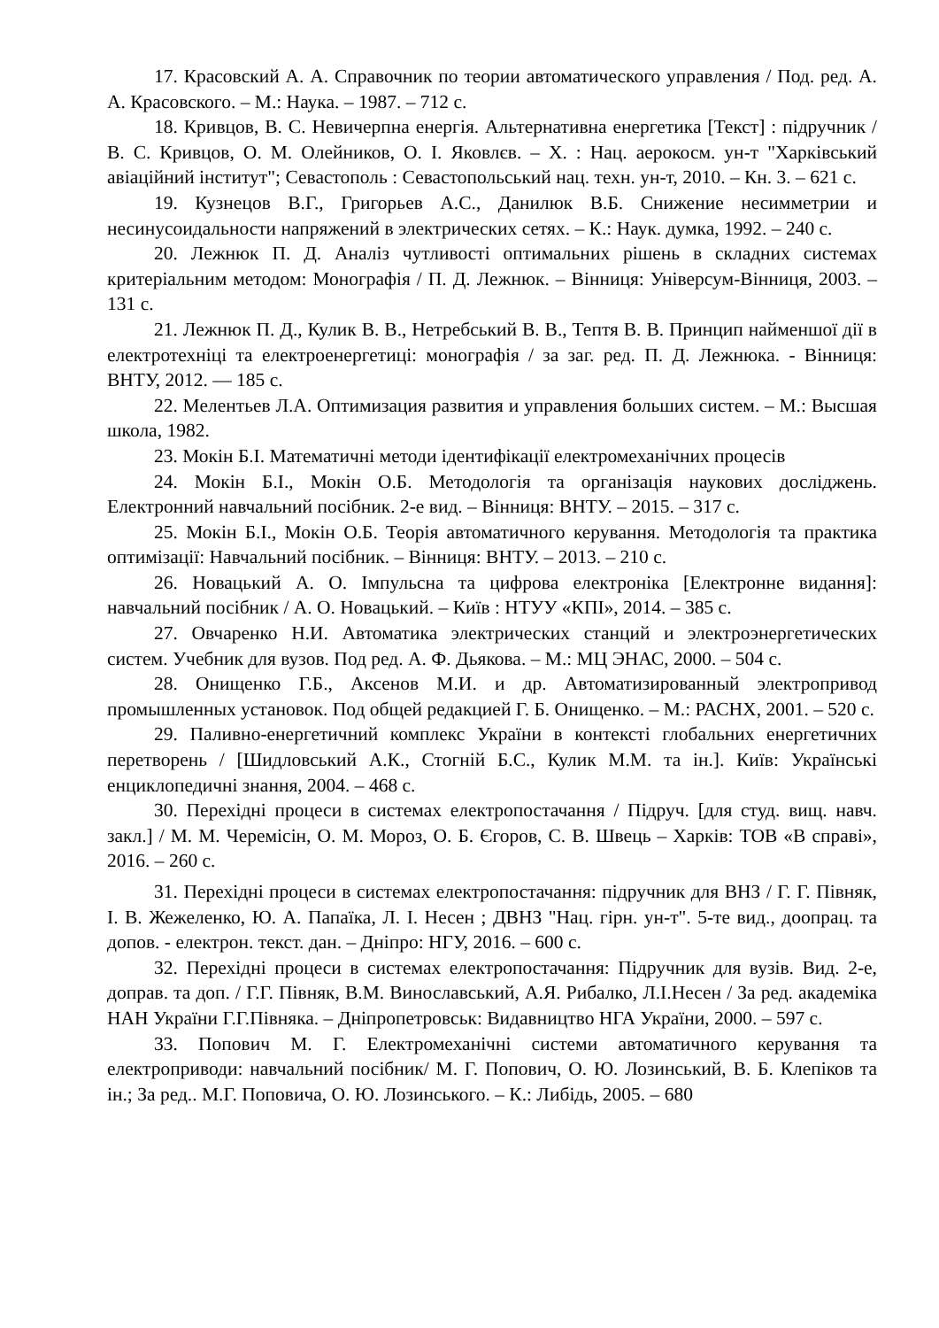17. Красовский А. А. Справочник по теории автоматического управления / Под. ред. А. А. Красовского. – М.: Наука. – 1987. – 712 с.
18. Кривцов, В. С. Невичерпна енергія. Альтернативна енергетика [Текст] : підручник / В. С. Кривцов, О. М. Олейников, О. І. Яковлєв. – Х. : Нац. аерокосм. ун-т "Харківський авіаційний інститут"; Севастополь : Севастопольський нац. техн. ун-т, 2010. – Кн. 3. – 621 с.
19. Кузнецов В.Г., Григорьев А.С., Данилюк В.Б. Снижение несимметрии и несинусоидальности напряжений в электрических сетях. – К.: Наук. думка, 1992. – 240 с.
20. Лежнюк П. Д. Аналіз чутливості оптимальних рішень в складних системах критеріальним методом: Монографія / П. Д. Лежнюк. – Вінниця: Універсум-Вінниця, 2003. – 131 с.
21. Лежнюк П. Д., Кулик В. В., Нетребський В. В., Тептя В. В. Принцип найменшої дії в електротехніці та електроенергетиці: монографія / за заг. ред. П. Д. Лежнюка. - Вінниця: ВНТУ, 2012. — 185 с.
22. Мелентьев Л.А. Оптимизация развития и управления больших систем. – М.: Высшая школа, 1982.
23. Мокін Б.І. Математичні методи ідентифікації електромеханічних процесів
24. Мокін Б.І., Мокін О.Б. Методологія та організація наукових досліджень. Електронний навчальний посібник. 2-е вид. – Вінниця: ВНТУ. – 2015. – 317 с.
25. Мокін Б.І., Мокін О.Б. Теорія автоматичного керування. Методологія та практика оптимізації: Навчальний посібник. – Вінниця: ВНТУ. – 2013. – 210 с.
26. Новацький А. О. Імпульсна та цифрова електроніка [Електронне видання]: навчальний посібник / А. О. Новацький. – Київ : НТУУ «КПІ», 2014. – 385 с.
27. Овчаренко Н.И. Автоматика электрических станций и электроэнергетических систем. Учебник для вузов. Под ред. А. Ф. Дьякова. – М.: МЦ ЭНАС, 2000. – 504 с.
28. Онищенко Г.Б., Аксенов М.И. и др. Автоматизированный электропривод промышленных установок. Под общей редакцией Г. Б. Онищенко. – М.: РАСНХ, 2001. – 520 с.
29. Паливно-енергетичний комплекс України в контексті глобальних енергетичних перетворень / [Шидловський А.К., Стогній Б.С., Кулик М.М. та ін.]. Київ: Українські енциклопедичні знання, 2004. – 468 с.
30. Перехідні процеси в системах електропостачання / Підруч. [для студ. вищ. навч. закл.] / М. М. Черемісін, О. М. Мороз, О. Б. Єгоров, С. В. Швець – Харків: ТОВ «В справі», 2016. – 260 с.
31. Перехідні процеси в системах електропостачання: підручник для ВНЗ / Г. Г. Півняк, І. В. Жежеленко, Ю. А. Папаїка, Л. І. Несен ; ДВНЗ "Нац. гірн. ун-т". 5-те вид., доопрац. та допов. - електрон. текст. дан. – Дніпро: НГУ, 2016. – 600 с.
32. Перехідні процеси в системах електропостачання: Підручник для вузів. Вид. 2-е, доправ. та доп. / Г.Г. Півняк, В.М. Винославський, А.Я. Рибалко, Л.І.Несен / За ред. академіка НАН України Г.Г.Півняка. – Дніпропетровськ: Видавництво НГА України, 2000. – 597 с.
33. Попович М. Г. Електромеханічні системи автоматичного керування та електроприводи: навчальний посібник/ М. Г. Попович, О. Ю. Лозинський, В. Б. Клепіков та ін.; За ред.. М.Г. Поповича, О. Ю. Лозинського. – К.: Либідь, 2005. – 680